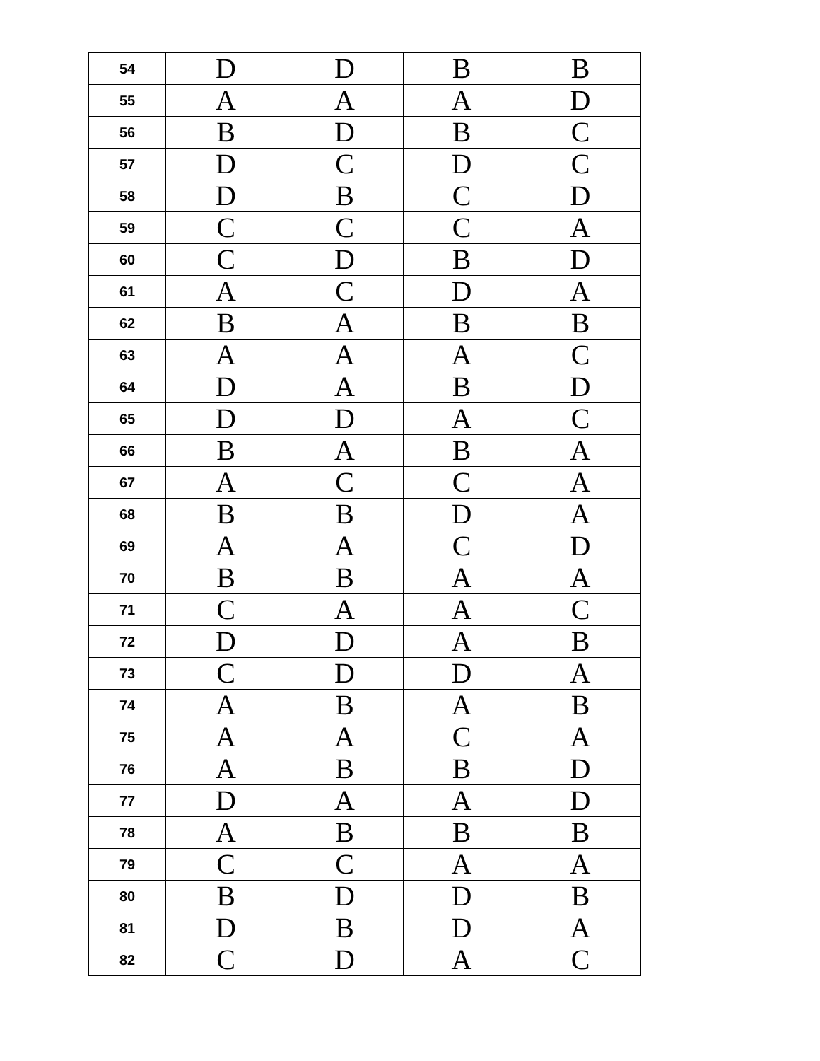| 54 | D | D | B | B |
| 55 | A | A | A | D |
| 56 | B | D | B | C |
| 57 | D | C | D | C |
| 58 | D | B | C | D |
| 59 | C | C | C | A |
| 60 | C | D | B | D |
| 61 | A | C | D | A |
| 62 | B | A | B | B |
| 63 | A | A | A | C |
| 64 | D | A | B | D |
| 65 | D | D | A | C |
| 66 | B | A | B | A |
| 67 | A | C | C | A |
| 68 | B | B | D | A |
| 69 | A | A | C | D |
| 70 | B | B | A | A |
| 71 | C | A | A | C |
| 72 | D | D | A | B |
| 73 | C | D | D | A |
| 74 | A | B | A | B |
| 75 | A | A | C | A |
| 76 | A | B | B | D |
| 77 | D | A | A | D |
| 78 | A | B | B | B |
| 79 | C | C | A | A |
| 80 | B | D | D | B |
| 81 | D | B | D | A |
| 82 | C | D | A | C |